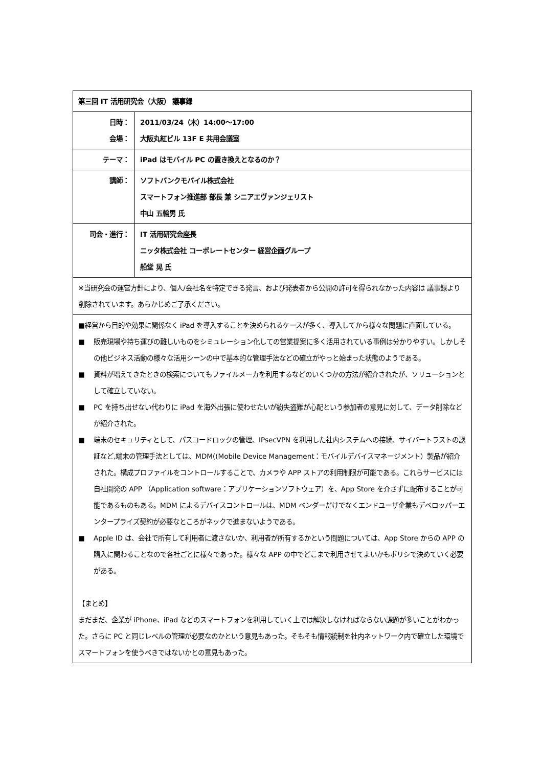| 第三回 IT 活用研究会（大阪） 議事録 | |
| 日時： 会場： | 2011/03/24（木）14:00～17:00 大阪丸紅ビル 13F E 共用会議室 |
| テーマ： | iPad はモバイル PC の置き換えとなるのか？ |
| 講師： | ソフトバンクモバイル株式会社 スマートフォン推進部 部長 兼 シニアエヴァンジェリスト 中山 五輪男 氏 |
| 司会・進行： | IT 活用研究会座長 ニッタ株式会社 コーポレートセンター 経営企画グループ 船堂 晃 氏 |
| ※当研究会の運営方針により、個人/会社名を特定できる発言、および発表者から公開の許可を得られなかった内容は 議事録より削除されています。あらかじめご了承ください。 | |
| ■経営から目的や効果に関係なく iPad を導入することを決められるケースが多く、導入してから様々な問題に直面している。 ■ 販売現場や持ち運びの難しいものをシミュレーション化しての営業提案に多く活用されている事例は分かりやすい。しかしその他ビジネス活動の様々な活用シーンの中で基本的な管理手法などの確立がやっと始まった状態のようである。 ■ 資料が増えてきたときの検索についてもファイルメーカを利用するなどのいくつかの方法が紹介されたが、ソリューションとして確立していない。 ■ PC を持ち出せない代わりに iPad を海外出張に使わせたいが紛失盗難が心配という参加者の意見に対して、データ削除などが紹介された。 ■ 端末のセキュリティとして、パスコードロックの管理、IPsecVPN を利用した社内システムへの接続、サイバートラストの認証など,端末の管理手法としては、MDM((Mobile Device Management：モバイルデバイスマネージメント）製品が紹介された。構成プロファイルをコントロールすることで、カメラや APP ストアの利用制限が可能である。これらサービスには自社開発の APP （Application software：アプリケーションソフトウェア）を、App Store を介さずに配布することが可能であるものもある。MDM によるデバイスコントロールは、MDM ベンダーだけでなくエンドユーザ企業もデベロッパーエンタープライズ契約が必要なところがネックで進まないようである。 ■ Apple ID は、会社で所有して利用者に渡さないか、利用者が所有するかという問題については、App Store からの APP の購入に関わることなので各社ごとに様々であった。様々な APP の中でどこまで利用させてよいかもポリシで決めていく必要がある。 【まとめ】 まだまだ、企業が iPhone、iPad などのスマートフォンを利用していく上では解決しなければならない課題が多いことがわかった。さらに PC と同じレベルの管理が必要なのかという意見もあった。そもそも情報統制を社内ネットワーク内で確立した環境でスマートフォンを使うべきではないかとの意見もあった。 | |